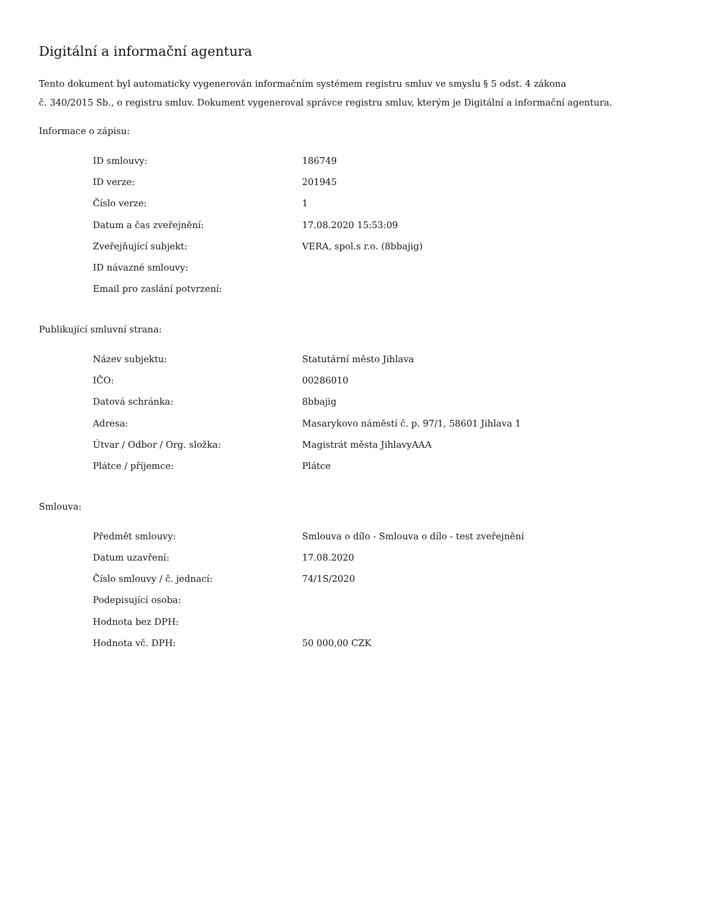Digitální a informační agentura
Tento dokument byl automaticky vygenerován informačním systémem registru smluv ve smyslu § 5 odst. 4 zákona
č. 340/2015 Sb., o registru smluv. Dokument vygeneroval správce registru smluv, kterým je Digitální a informační agentura.
Informace o zápisu:
| ID smlouvy: | 186749 |
| ID verze: | 201945 |
| Číslo verze: | 1 |
| Datum a čas zveřejnění: | 17.08.2020 15:53:09 |
| Zveřejňující subjekt: | VERA, spol.s r.o. (8bbajig) |
| ID návazné smlouvy: | |
| Email pro zaslání potvrzení: | |
Publikující smluvní strana:
| Název subjektu: | Statutární město Jihlava |
| IČO: | 00286010 |
| Datová schránka: | 8bbajig |
| Adresa: | Masarykovo náměstí č. p. 97/1, 58601 Jihlava 1 |
| Útvar / Odbor / Org. složka: | Magistrát města JihlavyAAA |
| Plátce / příjemce: | Plátce |
Smlouva:
| Předmět smlouvy: | Smlouva o dílo - Smlouva o dílo - test zveřejnění |
| Datum uzavření: | 17.08.2020 |
| Číslo smlouvy / č. jednací: | 74/1S/2020 |
| Podepisující osoba: | |
| Hodnota bez DPH: | |
| Hodnota vč. DPH: | 50 000,00 CZK |